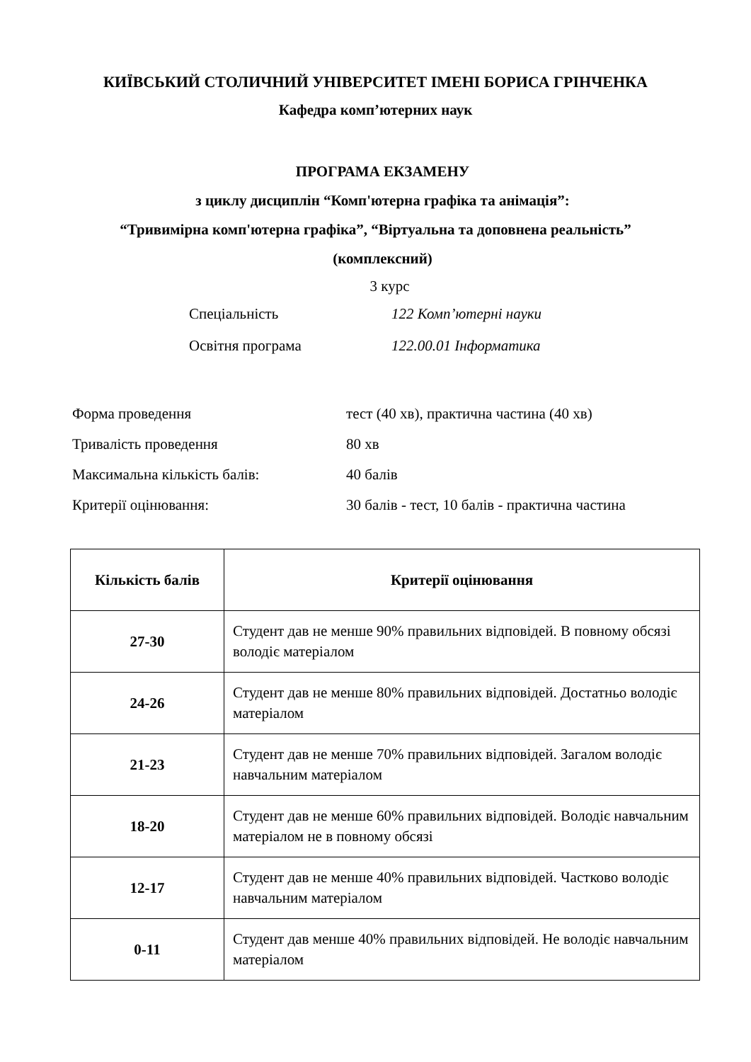КИЇВСЬКИЙ СТОЛИЧНИЙ УНІВЕРСИТЕТ ІМЕНІ БОРИСА ГРІНЧЕНКА
Кафедра комп’ютерних наук
ПРОГРАМА ЕКЗАМЕНУ
з циклу дисциплін “Комп'ютерна графіка та анімація”:
“Тривимірна комп'ютерна графіка”, “Віртуальна та доповнена реальність”
(комплексний)
3 курс
Спеціальність 122 Комп’ютерні науки
Освітня програма 122.00.01 Інформатика
Форма проведення тест (40 хв), практична частина (40 хв)
Тривалість проведення 80 хв
Максимальна кількість балів: 40 балів
Критерії оцінювання: 30 балів - тест, 10 балів - практична частина
| Кількість балів | Критерії оцінювання |
| --- | --- |
| 27-30 | Студент дав не менше 90% правильних відповідей. В повному обсязі володіє матеріалом |
| 24-26 | Студент дав не менше 80% правильних відповідей. Достатньо володіє матеріалом |
| 21-23 | Студент дав не менше 70% правильних відповідей. Загалом володіє навчальним матеріалом |
| 18-20 | Студент дав не менше 60% правильних відповідей. Володіє навчальним матеріалом не в повному обсязі |
| 12-17 | Студент дав не менше 40% правильних відповідей. Частково володіє навчальним матеріалом |
| 0-11 | Студент дав менше 40% правильних відповідей. Не володіє навчальним матеріалом |